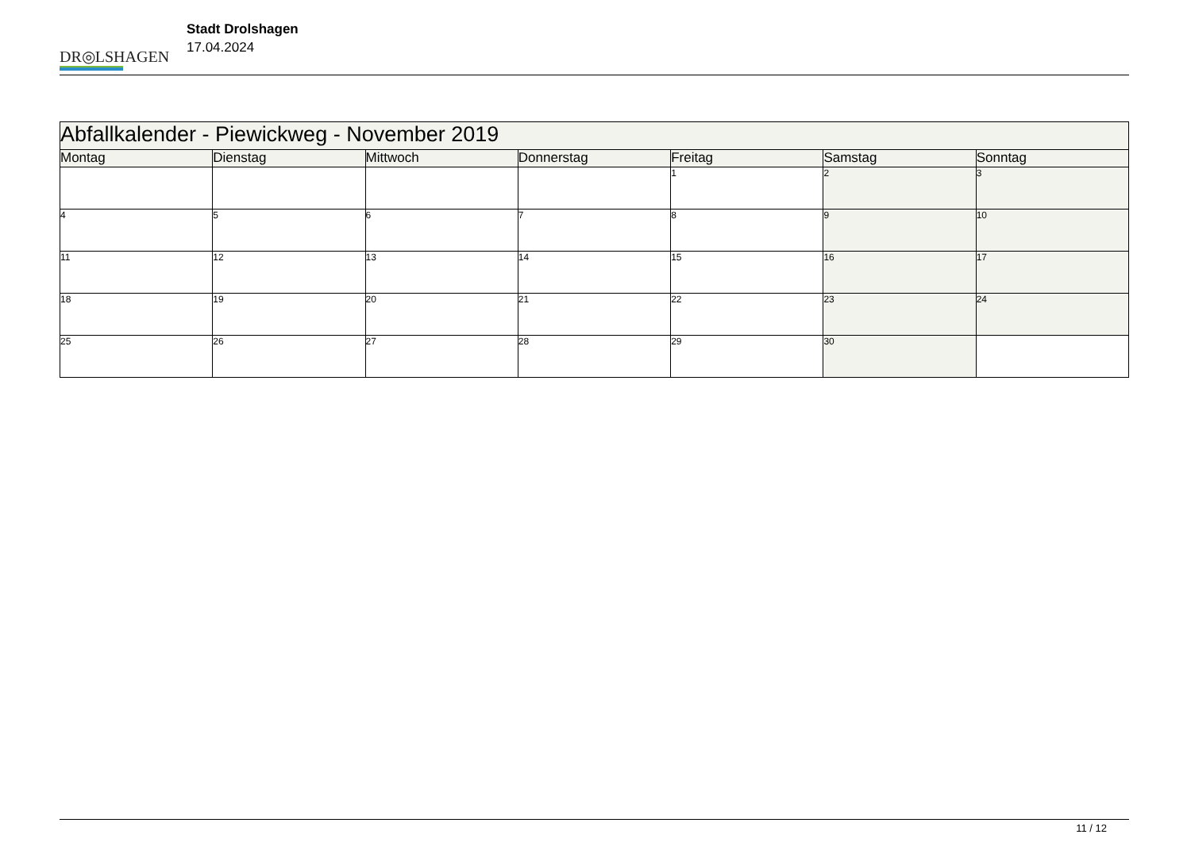DR◎LSHAGEN
Stadt Drolshagen
17.04.2024
| Abfallkalender - Piewickweg - November 2019 | | | | | | |
| Montag | Dienstag | Mittwoch | Donnerstag | Freitag | Samstag | Sonntag |
| | | | | 1 | 2 | 3 |
| 4 | 5 | 6 | 7 | 8 | 9 | 10 |
| 11 | 12 | 13 | 14 | 15 | 16 | 17 |
| 18 | 19 | 20 | 21 | 22 | 23 | 24 |
| 25 | 26 | 27 | 28 | 29 | 30 | |
11 / 12